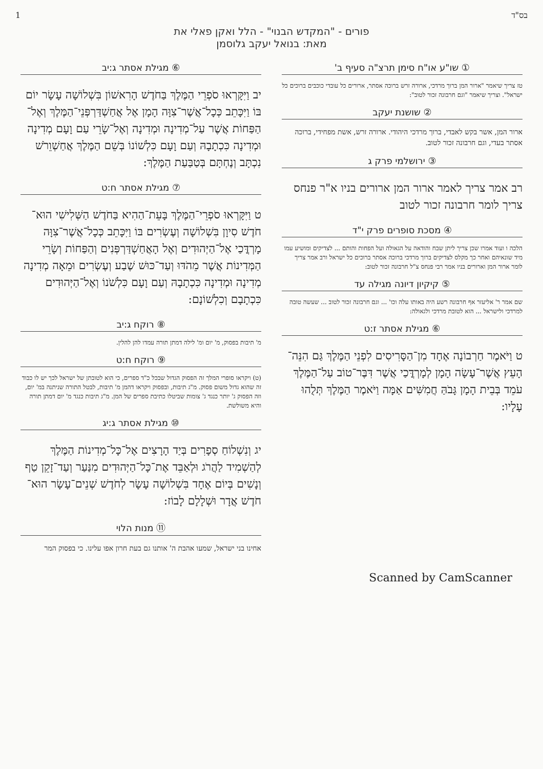בס"ד 1
פורים - "המקדש הבנוי" - הלל ואקן פאלי את
מאת: בנואל יעקב גלוסמן
① שו"ע או"ח סימן תרצ"ה סעיף ב'
טז צריך שיאמר "ארור המן ברוך מרדכי, ארורה זרש ברוכה אסתר, ארורים כל עובדי כוכבים ברוכים כל ישראל". וצריך שיאמר "וגם חרבונה זכור לטוב":
② שושנת יעקב
ארור המן, אשר בקש לאבדי, ברוך מרדכי היהודי. ארורה זרש, אשת מפחידי, ברוכה אסתר בעדי, וגם חרבונה זכור לטוב.
③ ירושלמי פרק ג
רב אמר צריך לאמר ארור המן ארורים בניו א"ר פנחס צריך לומר חרבונה זכור לטוב
④ מסכת סופרים פרק י"ד
הלכה ו ועוד אמרו שכן צריך ליתן שבח והודאה על הגאולה ועל הפחות והותם ... לצדיקים ומושיע עמו מיד שונאיהם ואחר כך מקלס לצדיקים ברוך מרדכי ברוכה אסתר ברוכים כל ישראל ורב אמר צריך לומר ארור המן וארורים בניו אמר רבי פנחס צ"ל חרבונה זכור לטוב:
⑤ קיקיון דיונה מגילה עד
שם אמר ר' אליעזר אף חרבונה רשע היה באותו עלה וכו' ... וגם חרבונה זכור לטוב ... שעשה טובה למרדכי ולישראל ... הוא לטובת מרדכי ולגאולה:
⑥ מגילת אסתר ז:ט
ט וַיֹּאמֶר חַרְבוֹנָה אֶחָד מִן־הַסָּרִיסִים לִפְנֵי הַמֶּלֶךְ גַּם הִנֵּה־הָעֵץ אֲשֶׁר־עָשָׂה הָמָן לְמָרְדֳּכַי אֲשֶׁר דִּבֶּר־טוֹב עַל־הַמֶּלֶךְ עֹמֵד בְּבֵית הָמָן גָּבֹהַּ חֲמִשִּׁים אַמָּה וַיֹּאמֶר הַמֶּלֶךְ תְּלֻהוּ עָלָיו:
⑥ מגילת אסתר ג:יב
יב וַיִּקָּרְאוּ סֹפְרֵי הַמֶּלֶךְ בַּחֹדֶשׁ הָרִאשׁוֹן בִּשְׁלוֹשָׁה עָשָׂר יוֹם בּוֹ וַיִּכָּתֵב כְּכָל־אֲשֶׁר־צִוָּה הָמָן אֶל אֲחַשְׁדַּרְפְּנֵי־הַמֶּלֶךְ וְאֶל־הַפַּחוֹת אֲשֶׁר עַל־מְדִינָה וּמְדִינָה וְאֶל־שָׂרֵי עַם וָעָם מְדִינָה וּמְדִינָה כִּכְתָבָהּ וְעַם וָעָם כִּלְשׁוֹנוֹ בְּשֵׁם הַמֶּלֶךְ אֲחַשְׁוֵרֹשׁ נִכְתָּב וְנֶחְתָּם בְּטַבַּעַת הַמֶּלֶךְ:
⑦ מגילת אסתר ח:ט
ט וַיִּקָּרְאוּ סֹפְרֵי־הַמֶּלֶךְ בָּעֵת־הַהִיא בַּחֹדֶשׁ הַשְּׁלִישִׁי הוּא־חֹדֶשׁ סִיוָן בִּשְׁלוֹשָׁה וְעֶשְׂרִים בּוֹ וַיִּכָּתֵב כְּכָל־אֲשֶׁר־צִוָּה מָרְדֳּכַי אֶל־הַיְּהוּדִים וְאֶל הָאֲחַשְׁדַּרְפְּנִים וְהַפַּחוֹת וְשָׂרֵי הַמְּדִינוֹת אֲשֶׁר מֵהֹדּוּ וְעַד־כּוּשׁ שֶׁבַע וְעֶשְׂרִים וּמֵאָה מְדִינָה מְדִינָה וּמְדִינָה כִּכְתָבָהּ וְעַם וָעָם כִּלְשֹׁנוֹ וְאֶל־הַיְּהוּדִים כִּכְתָבָם וְכִלְשׁוֹנָם:
⑧ רוקח ג:יב
מ' תיבות בפסוק, מ' יום ומ' לילה דמתן תורה עמדו להן להלין.
⑨ רוקח ח:ט
(ט) ויקראו סופרי המלך זה הפסוק הגדול שבכל כ"ד ספרים, כי הוא לטובתן של ישראל לכך יש לו כבוד זה שהוא גדול משום פסוק. מ"ג תיבות, ובפסוק ויקראו דהמן מ' תיבות, לבטל התורה שניתנה במ' יום, וזה הפסוק ג' יותר כנגד ג' צומות שביטלו כתיבת ספרים של המן. מ"ג תיבות כנגד מ' יום דמתן תורה והיא משולשת.
⑩ מגילת אסתר ג:יג
יג וְנִשְׁלוֹחַ סְפָרִים בְּיַד הָרָצִים אֶל־כָּל־מְדִינוֹת הַמֶּלֶךְ לְהַשְׁמִיד לַהֲרֹג וּלְאַבֵּד אֶת־כָּל־הַיְּהוּדִים מִנַּעַר וְעַד־זָקֵן טַף וְנָשִׁים בְּיוֹם אֶחָד בִּשְׁלוֹשָׁה עָשָׂר לְחֹדֶשׁ שְׁנֵים־עָשָׂר הוּא־חֹדֶשׁ אֲדָר וּשְׁלָלָם לָבוֹז:
⑪ מנות הלוי
אחינו בני ישראל, שמעו אהבת ה' אותנו גם בעת חרון אפו עלינו. כי בפסוק המר
Scanned by CamScanner